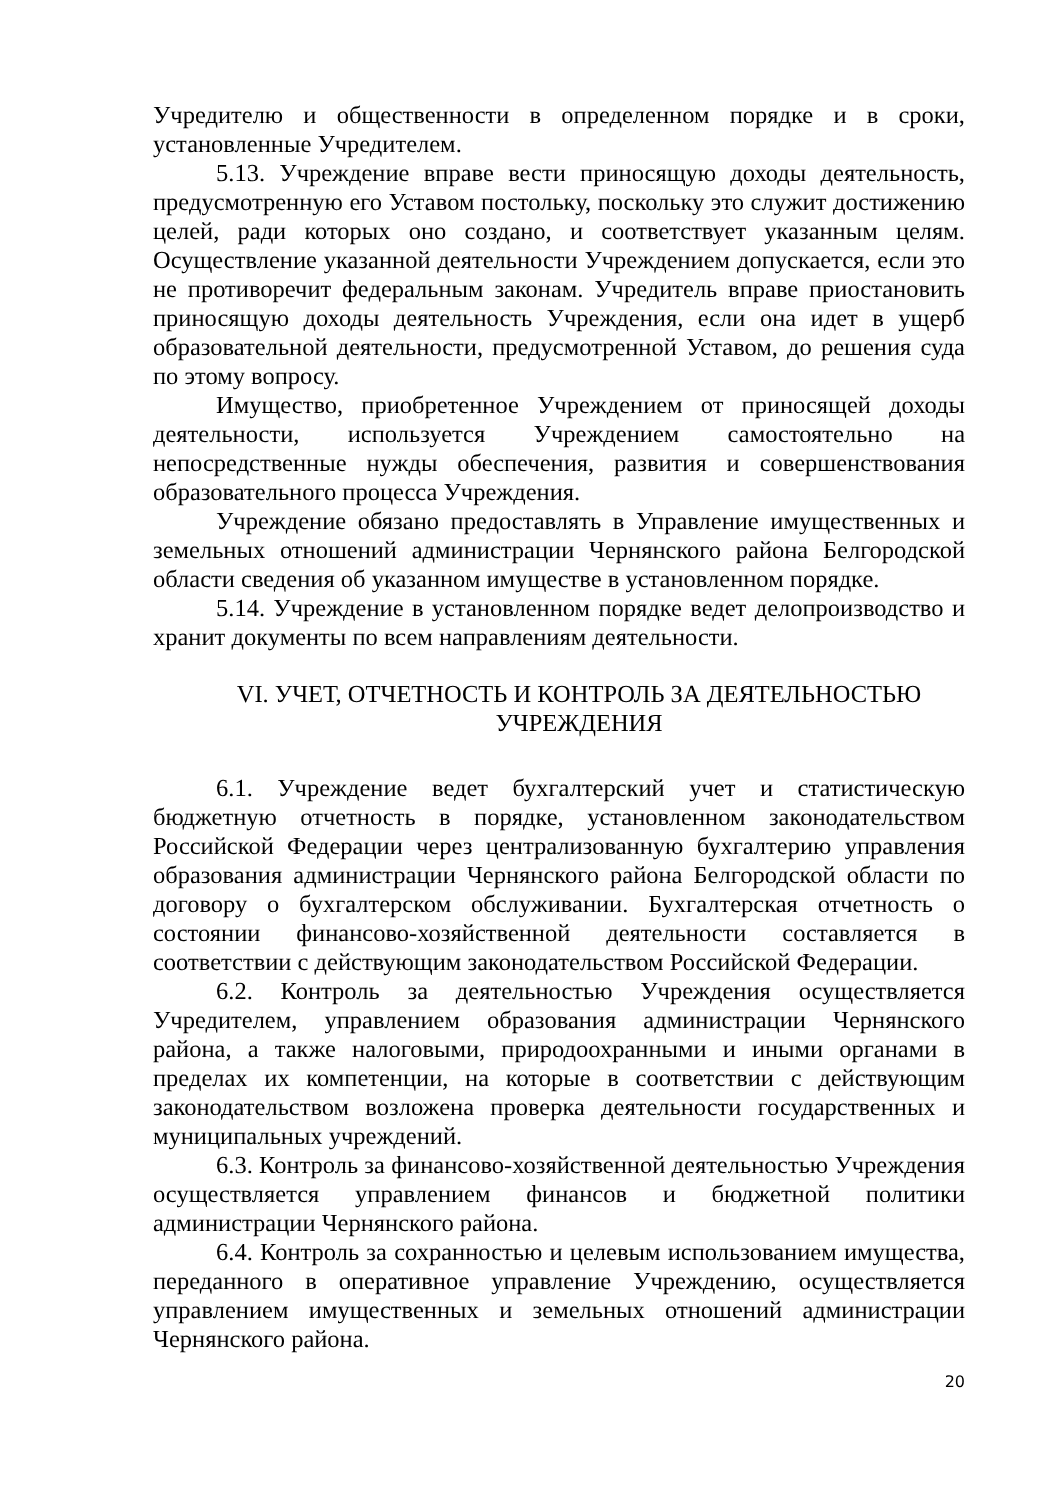Учредителю и общественности в определенном порядке и в сроки, установленные Учредителем.
5.13. Учреждение вправе вести приносящую доходы деятельность, предусмотренную его Уставом постольку, поскольку это служит достижению целей, ради которых оно создано, и соответствует указанным целям. Осуществление указанной деятельности Учреждением допускается, если это не противоречит федеральным законам. Учредитель вправе приостановить приносящую доходы деятельность Учреждения, если она идет в ущерб образовательной деятельности, предусмотренной Уставом, до решения суда по этому вопросу.
Имущество, приобретенное Учреждением от приносящей доходы деятельности, используется Учреждением самостоятельно на непосредственные нужды обеспечения, развития и совершенствования образовательного процесса Учреждения.
Учреждение обязано предоставлять в Управление имущественных и земельных отношений администрации Чернянского района Белгородской области сведения об указанном имуществе в установленном порядке.
5.14. Учреждение в установленном порядке ведет делопроизводство и хранит документы по всем направлениям деятельности.
VI. УЧЕТ, ОТЧЕТНОСТЬ И КОНТРОЛЬ ЗА ДЕЯТЕЛЬНОСТЬЮ
УЧРЕЖДЕНИЯ
6.1. Учреждение ведет бухгалтерский учет и статистическую бюджетную отчетность в порядке, установленном законодательством Российской Федерации через централизованную бухгалтерию управления образования администрации Чернянского района Белгородской области по договору о бухгалтерском обслуживании. Бухгалтерская отчетность о состоянии финансово-хозяйственной деятельности составляется в соответствии с действующим законодательством Российской Федерации.
6.2. Контроль за деятельностью Учреждения осуществляется Учредителем, управлением образования администрации Чернянского района, а также налоговыми, природоохранными и иными органами в пределах их компетенции, на которые в соответствии с действующим законодательством возложена проверка деятельности государственных и муниципальных учреждений.
6.3. Контроль за финансово-хозяйственной деятельностью Учреждения осуществляется управлением финансов и бюджетной политики администрации Чернянского района.
6.4. Контроль за сохранностью и целевым использованием имущества, переданного в оперативное управление Учреждению, осуществляется управлением имущественных и земельных отношений администрации Чернянского района.
20